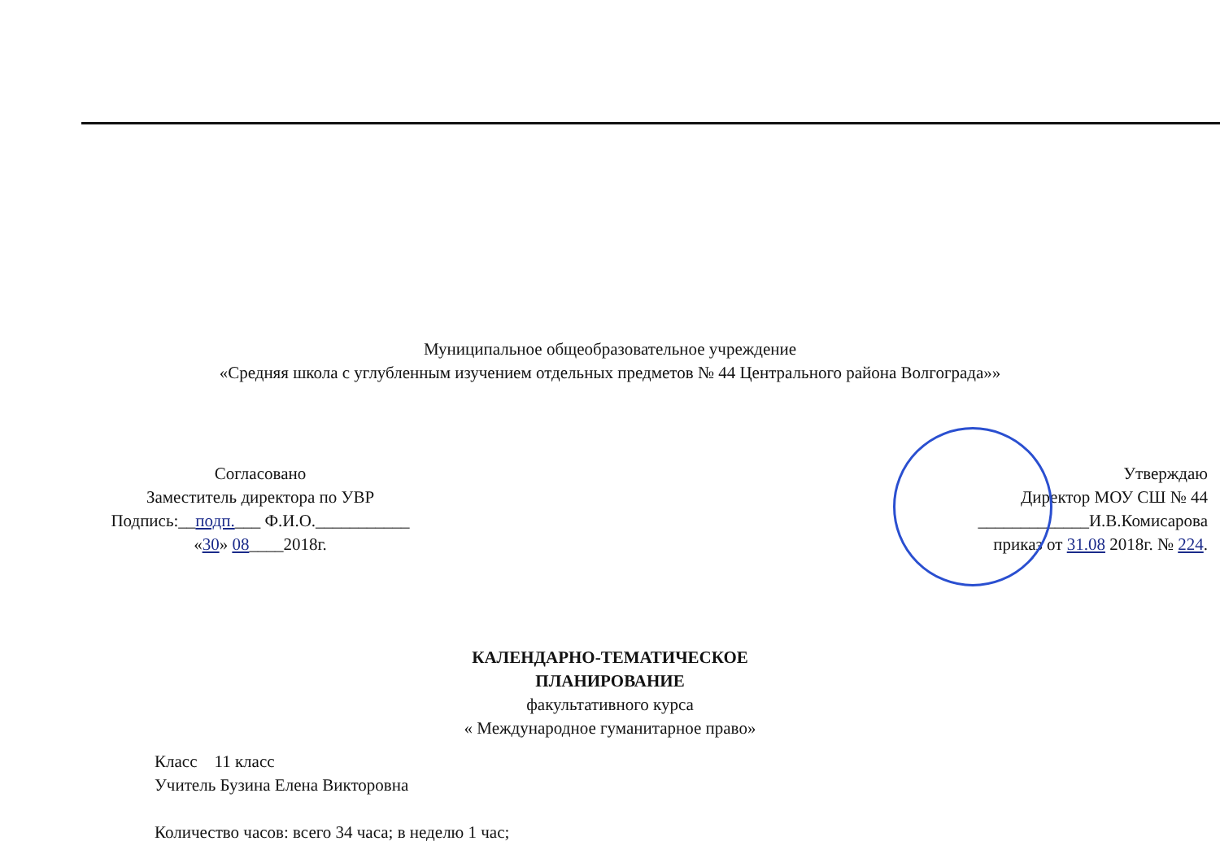Муниципальное общеобразовательное учреждение
«Средняя школа с углубленным изучением отдельных предметов № 44 Центрального района Волгограда»»
Согласовано
Заместитель директора по УВР
Подпись:__подп.___ Ф.И.О.___________
«30» 08____2018г.
Утверждаю
Директор МОУ СШ № 44
_____________И.В.Комисарова
приказ от 31.08 2018г. № 224.
КАЛЕНДАРНО-ТЕМАТИЧЕСКОЕ
ПЛАНИРОВАНИЕ
факультативного курса
« Международное гуманитарное право»
Класс 11 класс
Учитель Бузина Елена Викторовна
Количество часов: всего 34 часа; в неделю 1 час;